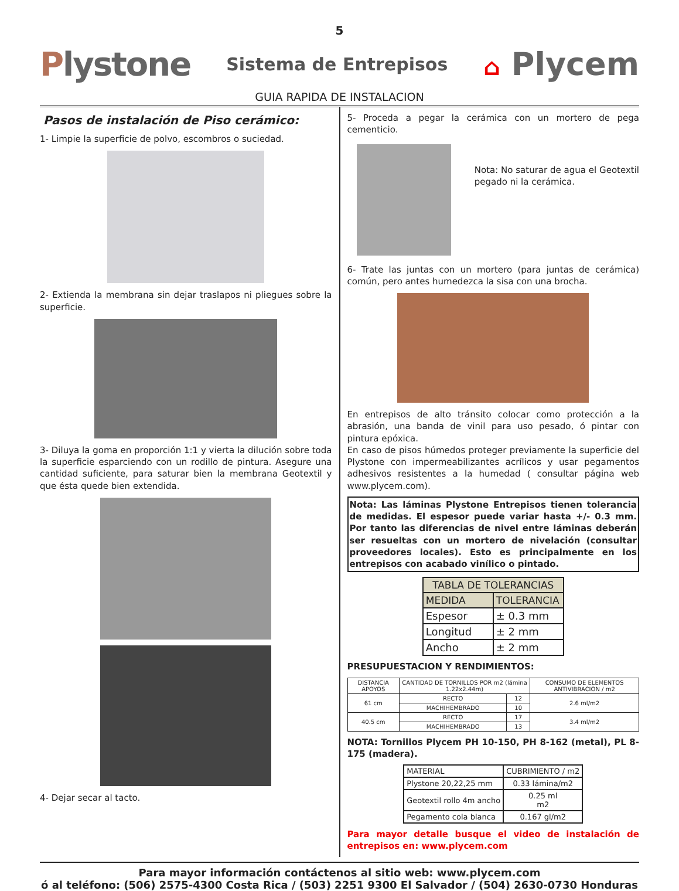5
Plystone
Sistema de Entrepisos
⌂ Plycem
GUIA RAPIDA DE INSTALACION
Pasos de instalación de Piso cerámico:
1- Limpie la superficie de polvo, escombros o suciedad.
2- Extienda la membrana sin dejar traslapos ni pliegues sobre la superficie.
3- Diluya la goma en proporción 1:1 y vierta la dilución sobre toda la superficie esparciendo con un rodillo de pintura. Asegure una cantidad suficiente, para saturar bien la membrana Geotextil y que ésta quede bien extendida.
4- Dejar secar al tacto.
5- Proceda a pegar la cerámica con un mortero de pega cementicio.
Nota: No saturar de agua el Geotextil pegado ni la cerámica.
6- Trate las juntas con un mortero (para juntas de cerámica) común, pero antes humedezca la sisa con una brocha.
En entrepisos de alto tránsito colocar como protección a la abrasión, una banda de vinil para uso pesado, ó pintar con pintura epóxica.
En caso de pisos húmedos proteger previamente la superficie del Plystone con impermeabilizantes acrílicos y usar pegamentos adhesivos resistentes a la humedad ( consultar página web www.plycem.com).
Nota: Las láminas Plystone Entrepisos tienen tolerancia de medidas. El espesor puede variar hasta +/- 0.3 mm. Por tanto las diferencias de nivel entre láminas deberán ser resueltas con un mortero de nivelación (consultar proveedores locales). Esto es principalmente en los entrepisos con acabado vinílico o pintado.
| TABLA DE TOLERANCIAS | |
| --- | --- |
| MEDIDA | TOLERANCIA |
| Espesor | ± 0.3 mm |
| Longitud | ± 2 mm |
| Ancho | ± 2 mm |
PRESUPUESTACION Y RENDIMIENTOS:
| DISTANCIA APOYOS | CANTIDAD DE TORNILLOS POR m2 (lámina 1.22x2.44m) | | CONSUMO DE ELEMENTOS ANTIVIBRACION / m2 |
| 61 cm | RECTO | 12 | 2.6 ml/m2 |
| | MACHIHEMBRADO | 10 | |
| 40.5 cm | RECTO | 17 | 3.4 ml/m2 |
| | MACHIHEMBRADO | 13 | |
NOTA: Tornillos Plycem PH 10-150, PH 8-162 (metal), PL 8-175 (madera).
| MATERIAL | CUBRIMIENTO / m2 |
| Plystone 20,22,25 mm | 0.33 lámina/m2 |
| Geotextil rollo 4m ancho | 0.25 ml m2 |
| Pegamento cola blanca | 0.167 gl/m2 |
Para mayor detalle busque el video de instalación de entrepisos en: www.plycem.com
Para mayor información contáctenos al sitio web: www.plycem.com
ó al teléfono: (506) 2575-4300 Costa Rica / (503) 2251 9300 El Salvador / (504) 2630-0730 Honduras